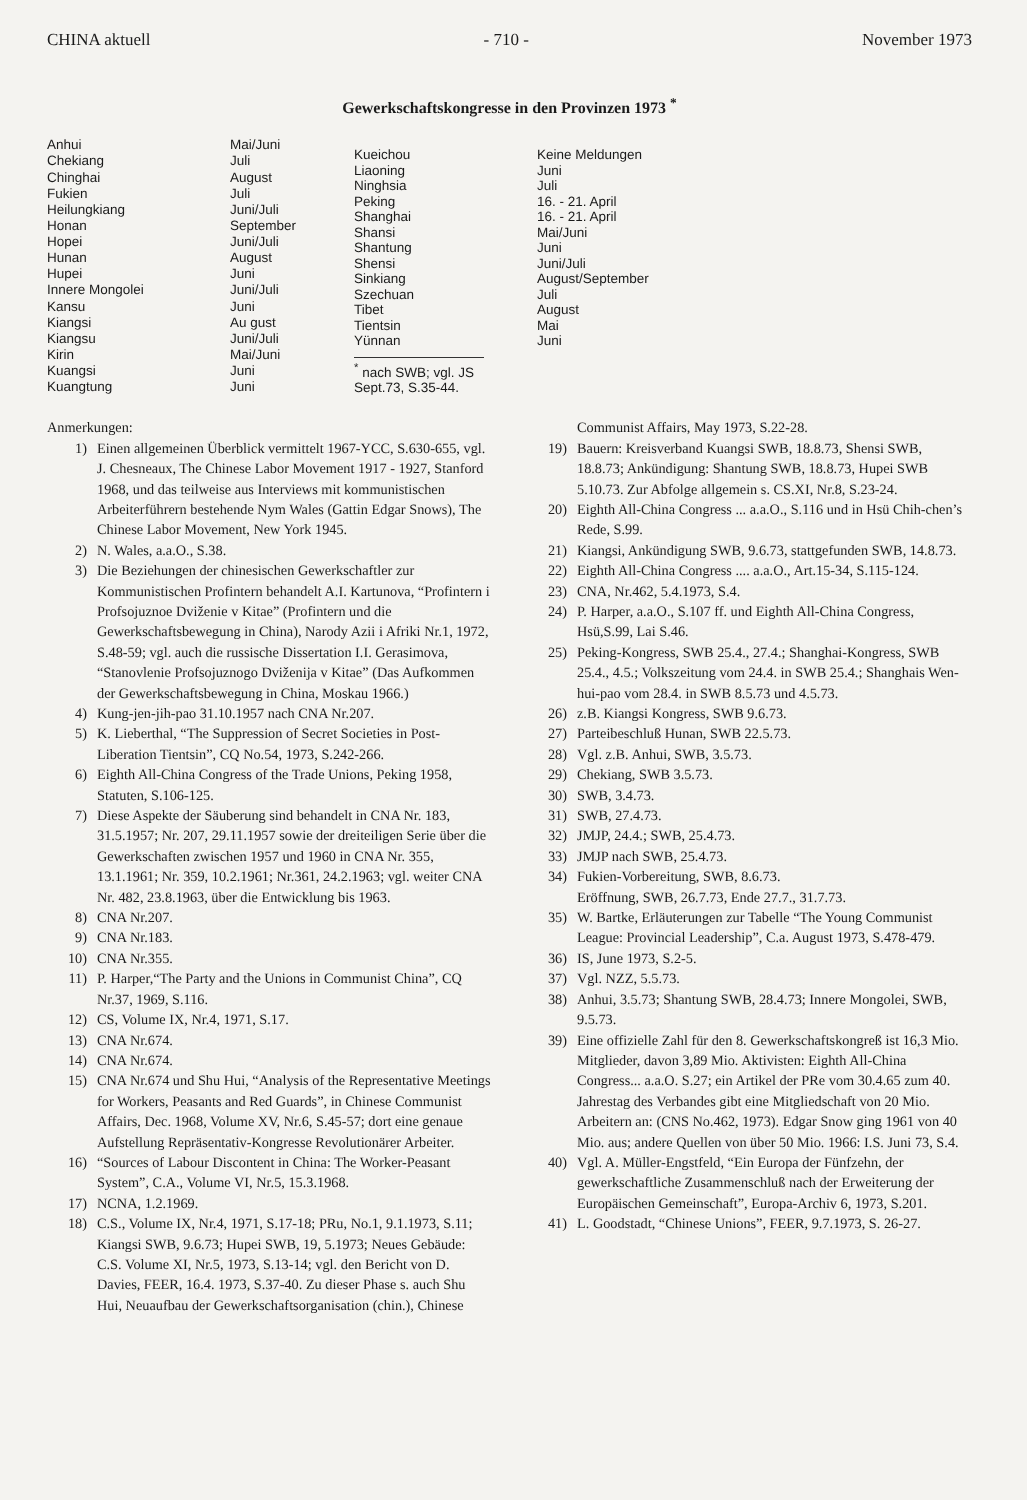CHINA aktuell - 710 - November 1973
Gewerkschaftskongresse in den Provinzen 1973 <sup>*</sup>
| Anhui | Mai/Juni |
| Chekiang | Juli |
| Chinghai | August |
| Fukien | Juli |
| Heilungkiang | Juni/Juli |
| Honan | September |
| Hopei | Juni/Juli |
| Hunan | August |
| Hupei | Juni |
| Innere Mongolei | Juni/Juli |
| Kansu | Juni |
| Kiangsi | Au gust |
| Kiangsu | Juni/Juli |
| Kirin | Mai/Juni |
| Kuangsi | Juni |
| Kuangtung | Juni |
| Kueichou | Keine Meldungen |
| Liaoning | Juni |
| Ninghsia | Juli |
| Peking | 16. - 21. April |
| Shanghai | 16. - 21. April |
| Shansi | Mai/Juni |
| Shantung | Juni |
| Shensi | Juni/Juli |
| Sinkiang | August/September |
| Szechuan | Juli |
| Tibet | August |
| Tientsin | Mai |
| Yünnan | Juni |
<sup>*</sup> nach SWB; vgl. JS Sept.73, S.35-44.
Anmerkungen:
1) Einen allgemeinen Überblick vermittelt 1967-YCC, S.630-655, vgl. J. Chesneaux, The Chinese Labor Movement 1917 - 1927, Stanford 1968, und das teilweise aus Interviews mit kommunistischen Arbeiterführern bestehende Nym Wales (Gattin Edgar Snows), The Chinese Labor Movement, New York 1945.
2) N. Wales, a.a.O., S.38.
3) Die Beziehungen der chinesischen Gewerkschaftler zur Kommunistischen Profintern behandelt A.I. Kartunova, “Profintern i Profsojuznoe Dviženie v Kitae” (Profintern und die Gewerkschaftsbewegung in China), Narody Azii i Afriki Nr.1, 1972, S.48-59; vgl. auch die russische Dissertation I.I. Gerasimova, “Stanovlenie Profsojuznogo Dviženija v Kitae” (Das Aufkommen der Gewerkschaftsbewegung in China, Moskau 1966.)
4) Kung-jen-jih-pao 31.10.1957 nach CNA Nr.207.
5) K. Lieberthal, “The Suppression of Secret Societies in Post-Liberation Tientsin”, CQ No.54, 1973, S.242-266.
6) Eighth All-China Congress of the Trade Unions, Peking 1958, Statuten, S.106-125.
7) Diese Aspekte der Säuberung sind behandelt in CNA Nr. 183, 31.5.1957; Nr. 207, 29.11.1957 sowie der dreiteiligen Serie über die Gewerkschaften zwischen 1957 und 1960 in CNA Nr. 355, 13.1.1961; Nr. 359, 10.2.1961; Nr.361, 24.2.1963; vgl. weiter CNA Nr. 482, 23.8.1963, über die Entwicklung bis 1963.
8) CNA Nr.207.
9) CNA Nr.183.
10) CNA Nr.355.
11) P. Harper,“The Party and the Unions in Communist China”, CQ Nr.37, 1969, S.116.
12) CS, Volume IX, Nr.4, 1971, S.17.
13) CNA Nr.674.
14) CNA Nr.674.
15) CNA Nr.674 und Shu Hui, “Analysis of the Representative Meetings for Workers, Peasants and Red Guards”, in Chinese Communist Affairs, Dec. 1968, Volume XV, Nr.6, S.45-57; dort eine genaue Aufstellung Repräsentativ-Kongresse Revolutionärer Arbeiter.
16) “Sources of Labour Discontent in China: The Worker-Peasant System”, C.A., Volume VI, Nr.5, 15.3.1968.
17) NCNA, 1.2.1969.
18) C.S., Volume IX, Nr.4, 1971, S.17-18; PRu, No.1, 9.1.1973, S.11; Kiangsi SWB, 9.6.73; Hupei SWB, 19, 5.1973; Neues Gebäude: C.S. Volume XI, Nr.5, 1973, S.13-14; vgl. den Bericht von D. Davies, FEER, 16.4. 1973, S.37-40. Zu dieser Phase s. auch Shu Hui, Neuaufbau der Gewerkschaftsorganisation (chin.), Chinese
Communist Affairs, May 1973, S.22-28.
19) Bauern: Kreisverband Kuangsi SWB, 18.8.73, Shensi SWB, 18.8.73; Ankündigung: Shantung SWB, 18.8.73, Hupei SWB 5.10.73. Zur Abfolge allgemein s. CS.XI, Nr.8, S.23-24.
20) Eighth All-China Congress ... a.a.O., S.116 und in Hsü Chih-chen’s Rede, S.99.
21) Kiangsi, Ankündigung SWB, 9.6.73, stattgefunden SWB, 14.8.73.
22) Eighth All-China Congress .... a.a.O., Art.15-34, S.115-124.
23) CNA, Nr.462, 5.4.1973, S.4.
24) P. Harper, a.a.O., S.107 ff. und Eighth All-China Congress, Hsü,S.99, Lai S.46.
25) Peking-Kongress, SWB 25.4., 27.4.; Shanghai-Kongress, SWB 25.4., 4.5.; Volkszeitung vom 24.4. in SWB 25.4.; Shanghais Wen-hui-pao vom 28.4. in SWB 8.5.73 und 4.5.73.
26) z.B. Kiangsi Kongress, SWB 9.6.73.
27) Parteibeschluß Hunan, SWB 22.5.73.
28) Vgl. z.B. Anhui, SWB, 3.5.73.
29) Chekiang, SWB 3.5.73.
30) SWB, 3.4.73.
31) SWB, 27.4.73.
32) JMJP, 24.4.; SWB, 25.4.73.
33) JMJP nach SWB, 25.4.73.
34) Fukien-Vorbereitung, SWB, 8.6.73.
Eröffnung, SWB, 26.7.73, Ende 27.7., 31.7.73.
35) W. Bartke, Erläuterungen zur Tabelle “The Young Communist League: Provincial Leadership”, C.a. August 1973, S.478-479.
36) IS, June 1973, S.2-5.
37) Vgl. NZZ, 5.5.73.
38) Anhui, 3.5.73; Shantung SWB, 28.4.73; Innere Mongolei, SWB, 9.5.73.
39) Eine offizielle Zahl für den 8. Gewerkschaftskongreß ist 16,3 Mio. Mitglieder, davon 3,89 Mio. Aktivisten: Eighth All-China Congress... a.a.O. S.27; ein Artikel der PRe vom 30.4.65 zum 40. Jahrestag des Verbandes gibt eine Mitgliedschaft von 20 Mio. Arbeitern an: (CNS No.462, 1973). Edgar Snow ging 1961 von 40 Mio. aus; andere Quellen von über 50 Mio. 1966: I.S. Juni 73, S.4.
40) Vgl. A. Müller-Engstfeld, “Ein Europa der Fünfzehn, der gewerkschaftliche Zusammenschluß nach der Erweiterung der Europäischen Gemeinschaft”, Europa-Archiv 6, 1973, S.201.
41) L. Goodstadt, “Chinese Unions”, FEER, 9.7.1973, S. 26-27.